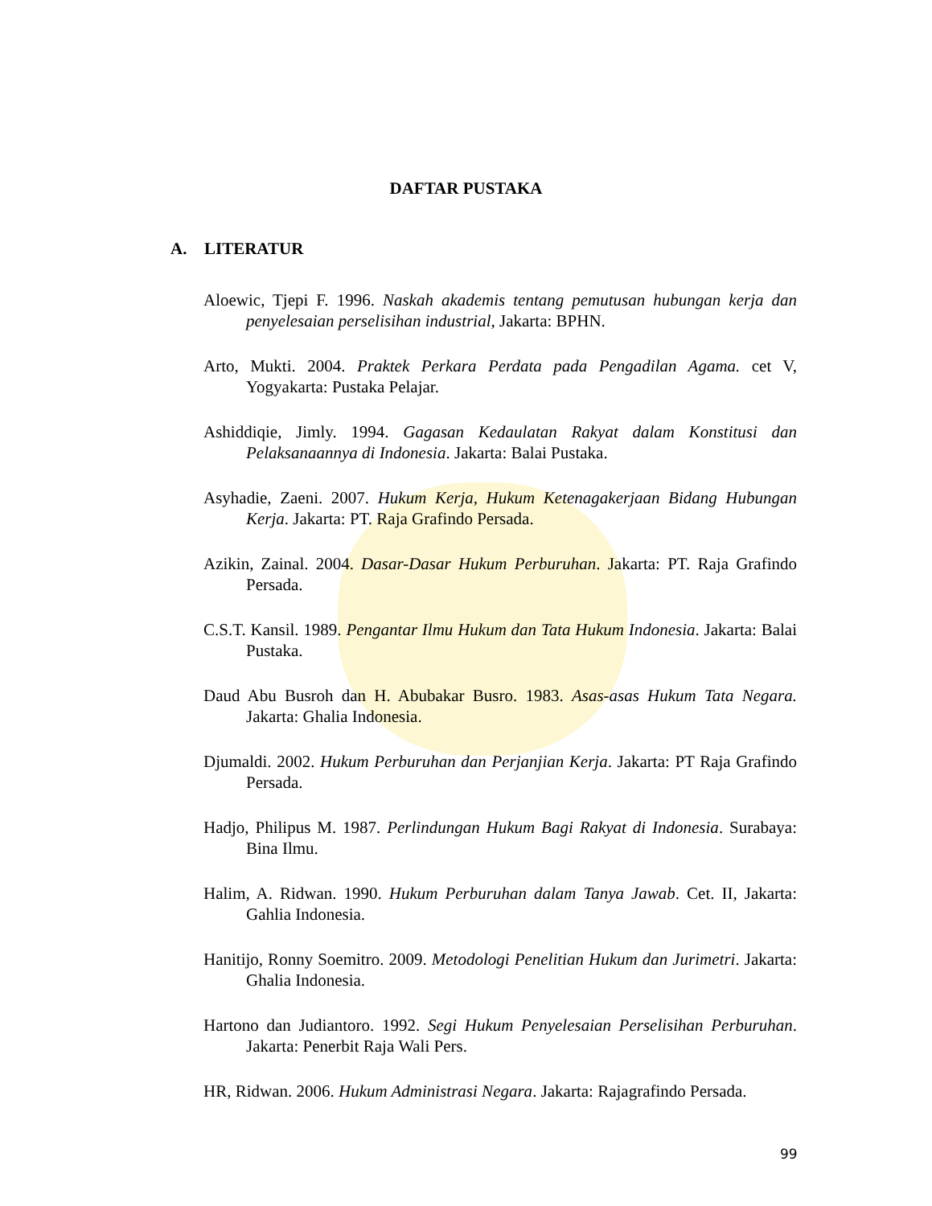DAFTAR PUSTAKA
A. LITERATUR
Aloewic, Tjepi F. 1996. Naskah akademis tentang pemutusan hubungan kerja dan penyelesaian perselisihan industrial, Jakarta: BPHN.
Arto, Mukti. 2004. Praktek Perkara Perdata pada Pengadilan Agama. cet V, Yogyakarta: Pustaka Pelajar.
Ashiddiqie, Jimly. 1994. Gagasan Kedaulatan Rakyat dalam Konstitusi dan Pelaksanaannya di Indonesia. Jakarta: Balai Pustaka.
Asyhadie, Zaeni. 2007. Hukum Kerja, Hukum Ketenagakerjaan Bidang Hubungan Kerja. Jakarta: PT. Raja Grafindo Persada.
Azikin, Zainal. 2004. Dasar-Dasar Hukum Perburuhan. Jakarta: PT. Raja Grafindo Persada.
C.S.T. Kansil. 1989. Pengantar Ilmu Hukum dan Tata Hukum Indonesia. Jakarta: Balai Pustaka.
Daud Abu Busroh dan H. Abubakar Busro. 1983. Asas-asas Hukum Tata Negara. Jakarta: Ghalia Indonesia.
Djumaldi. 2002. Hukum Perburuhan dan Perjanjian Kerja. Jakarta: PT Raja Grafindo Persada.
Hadjo, Philipus M. 1987. Perlindungan Hukum Bagi Rakyat di Indonesia. Surabaya: Bina Ilmu.
Halim, A. Ridwan. 1990. Hukum Perburuhan dalam Tanya Jawab. Cet. II, Jakarta: Gahlia Indonesia.
Hanitijo, Ronny Soemitro. 2009. Metodologi Penelitian Hukum dan Jurimetri. Jakarta: Ghalia Indonesia.
Hartono dan Judiantoro. 1992. Segi Hukum Penyelesaian Perselisihan Perburuhan. Jakarta: Penerbit Raja Wali Pers.
HR, Ridwan. 2006. Hukum Administrasi Negara. Jakarta: Rajagrafindo Persada.
99